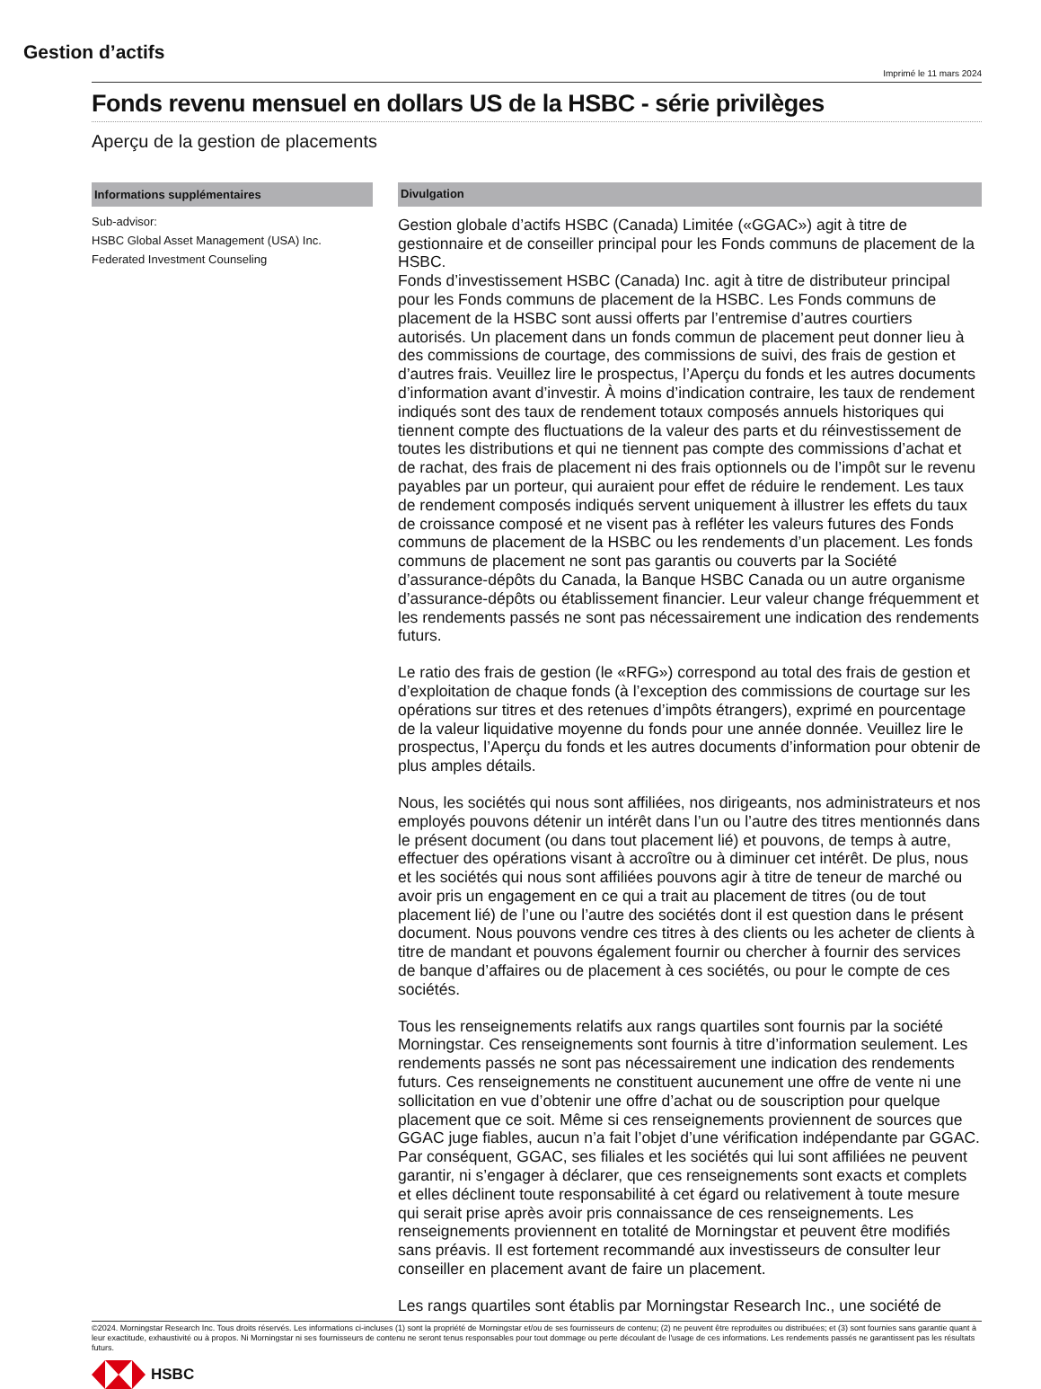Gestion d’actifs
Imprimé le 11 mars 2024
Fonds revenu mensuel en dollars US de la HSBC - série privilèges
Aperçu de la gestion de placements
Informations supplémentaires
Sub-advisor:
HSBC Global Asset Management (USA) Inc.
Federated Investment Counseling
Divulgation
Gestion globale d’actifs HSBC (Canada) Limitée («GGAC») agit à titre de gestionnaire et de conseiller principal pour les Fonds communs de placement de la HSBC.
Fonds d’investissement HSBC (Canada) Inc. agit à titre de distributeur principal pour les Fonds communs de placement de la HSBC. Les Fonds communs de placement de la HSBC sont aussi offerts par l’entremise d’autres courtiers autorisés. Un placement dans un fonds commun de placement peut donner lieu à des commissions de courtage, des commissions de suivi, des frais de gestion et d’autres frais. Veuillez lire le prospectus, l’Aperçu du fonds et les autres documents d’information avant d’investir. À moins d’indication contraire, les taux de rendement indiqués sont des taux de rendement totaux composés annuels historiques qui tiennent compte des fluctuations de la valeur des parts et du réinvestissement de toutes les distributions et qui ne tiennent pas compte des commissions d’achat et de rachat, des frais de placement ni des frais optionnels ou de l’impôt sur le revenu payables par un porteur, qui auraient pour effet de réduire le rendement. Les taux de rendement composés indiqués servent uniquement à illustrer les effets du taux de croissance composé et ne visent pas à refléter les valeurs futures des Fonds communs de placement de la HSBC ou les rendements d’un placement. Les fonds communs de placement ne sont pas garantis ou couverts par la Société d’assurance-dépôts du Canada, la Banque HSBC Canada ou un autre organisme d’assurance-dépôts ou établissement financier. Leur valeur change fréquemment et les rendements passés ne sont pas nécessairement une indication des rendements futurs.
Le ratio des frais de gestion (le «RFG») correspond au total des frais de gestion et d’exploitation de chaque fonds (à l’exception des commissions de courtage sur les opérations sur titres et des retenues d’impôts étrangers), exprimé en pourcentage de la valeur liquidative moyenne du fonds pour une année donnée. Veuillez lire le prospectus, l’Aperçu du fonds et les autres documents d’information pour obtenir de plus amples détails.
Nous, les sociétés qui nous sont affiliées, nos dirigeants, nos administrateurs et nos employés pouvons détenir un intérêt dans l’un ou l’autre des titres mentionnés dans le présent document (ou dans tout placement lié) et pouvons, de temps à autre, effectuer des opérations visant à accroître ou à diminuer cet intérêt. De plus, nous et les sociétés qui nous sont affiliées pouvons agir à titre de teneur de marché ou avoir pris un engagement en ce qui a trait au placement de titres (ou de tout placement lié) de l’une ou l’autre des sociétés dont il est question dans le présent document. Nous pouvons vendre ces titres à des clients ou les acheter de clients à titre de mandant et pouvons également fournir ou chercher à fournir des services de banque d’affaires ou de placement à ces sociétés, ou pour le compte de ces sociétés.
Tous les renseignements relatifs aux rangs quartiles sont fournis par la société Morningstar. Ces renseignements sont fournis à titre d’information seulement. Les rendements passés ne sont pas nécessairement une indication des rendements futurs. Ces renseignements ne constituent aucunement une offre de vente ni une sollicitation en vue d’obtenir une offre d’achat ou de souscription pour quelque placement que ce soit. Même si ces renseignements proviennent de sources que GGAC juge fiables, aucun n’a fait l’objet d’une vérification indépendante par GGAC. Par conséquent, GGAC, ses filiales et les sociétés qui lui sont affiliées ne peuvent garantir, ni s’engager à déclarer, que ces renseignements sont exacts et complets et elles déclinent toute responsabilité à cet égard ou relativement à toute mesure qui serait prise après avoir pris connaissance de ces renseignements. Les renseignements proviennent en totalité de Morningstar et peuvent être modifiés sans préavis. Il est fortement recommandé aux investisseurs de consulter leur conseiller en placement avant de faire un placement.
Les rangs quartiles sont établis par Morningstar Research Inc., une société de
©2024. Morningstar Research Inc. Tous droits réservés. Les informations ci-incluses (1) sont la propriété de Morningstar et/ou de ses fournisseurs de contenu; (2) ne peuvent être reproduites ou distribuées; et (3) sont fournies sans garantie quant à leur exactitude, exhaustivité ou à propos. Ni Morningstar ni ses fournisseurs de contenu ne seront tenus responsables pour tout dommage ou perte découlant de l'usage de ces informations. Les rendements passés ne garantissent pas les résultats futurs.
HSBC